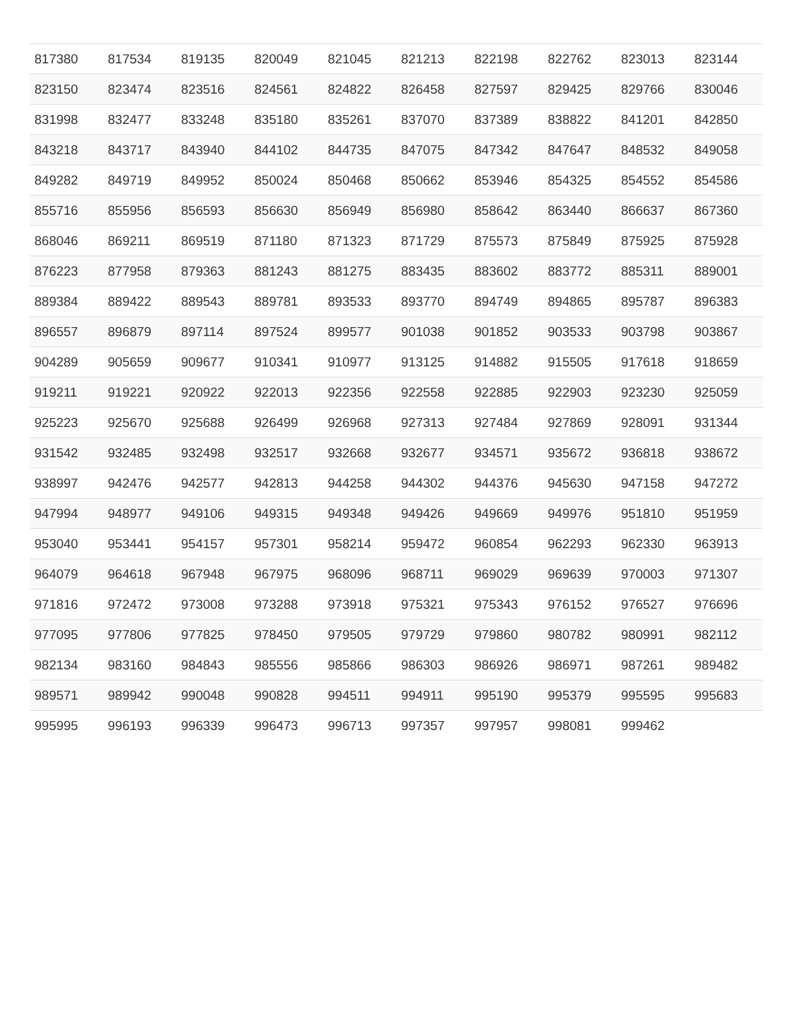| 817380 | 817534 | 819135 | 820049 | 821045 | 821213 | 822198 | 822762 | 823013 | 823144 |
| 823150 | 823474 | 823516 | 824561 | 824822 | 826458 | 827597 | 829425 | 829766 | 830046 |
| 831998 | 832477 | 833248 | 835180 | 835261 | 837070 | 837389 | 838822 | 841201 | 842850 |
| 843218 | 843717 | 843940 | 844102 | 844735 | 847075 | 847342 | 847647 | 848532 | 849058 |
| 849282 | 849719 | 849952 | 850024 | 850468 | 850662 | 853946 | 854325 | 854552 | 854586 |
| 855716 | 855956 | 856593 | 856630 | 856949 | 856980 | 858642 | 863440 | 866637 | 867360 |
| 868046 | 869211 | 869519 | 871180 | 871323 | 871729 | 875573 | 875849 | 875925 | 875928 |
| 876223 | 877958 | 879363 | 881243 | 881275 | 883435 | 883602 | 883772 | 885311 | 889001 |
| 889384 | 889422 | 889543 | 889781 | 893533 | 893770 | 894749 | 894865 | 895787 | 896383 |
| 896557 | 896879 | 897114 | 897524 | 899577 | 901038 | 901852 | 903533 | 903798 | 903867 |
| 904289 | 905659 | 909677 | 910341 | 910977 | 913125 | 914882 | 915505 | 917618 | 918659 |
| 919211 | 919221 | 920922 | 922013 | 922356 | 922558 | 922885 | 922903 | 923230 | 925059 |
| 925223 | 925670 | 925688 | 926499 | 926968 | 927313 | 927484 | 927869 | 928091 | 931344 |
| 931542 | 932485 | 932498 | 932517 | 932668 | 932677 | 934571 | 935672 | 936818 | 938672 |
| 938997 | 942476 | 942577 | 942813 | 944258 | 944302 | 944376 | 945630 | 947158 | 947272 |
| 947994 | 948977 | 949106 | 949315 | 949348 | 949426 | 949669 | 949976 | 951810 | 951959 |
| 953040 | 953441 | 954157 | 957301 | 958214 | 959472 | 960854 | 962293 | 962330 | 963913 |
| 964079 | 964618 | 967948 | 967975 | 968096 | 968711 | 969029 | 969639 | 970003 | 971307 |
| 971816 | 972472 | 973008 | 973288 | 973918 | 975321 | 975343 | 976152 | 976527 | 976696 |
| 977095 | 977806 | 977825 | 978450 | 979505 | 979729 | 979860 | 980782 | 980991 | 982112 |
| 982134 | 983160 | 984843 | 985556 | 985866 | 986303 | 986926 | 986971 | 987261 | 989482 |
| 989571 | 989942 | 990048 | 990828 | 994511 | 994911 | 995190 | 995379 | 995595 | 995683 |
| 995995 | 996193 | 996339 | 996473 | 996713 | 997357 | 997957 | 998081 | 999462 | |